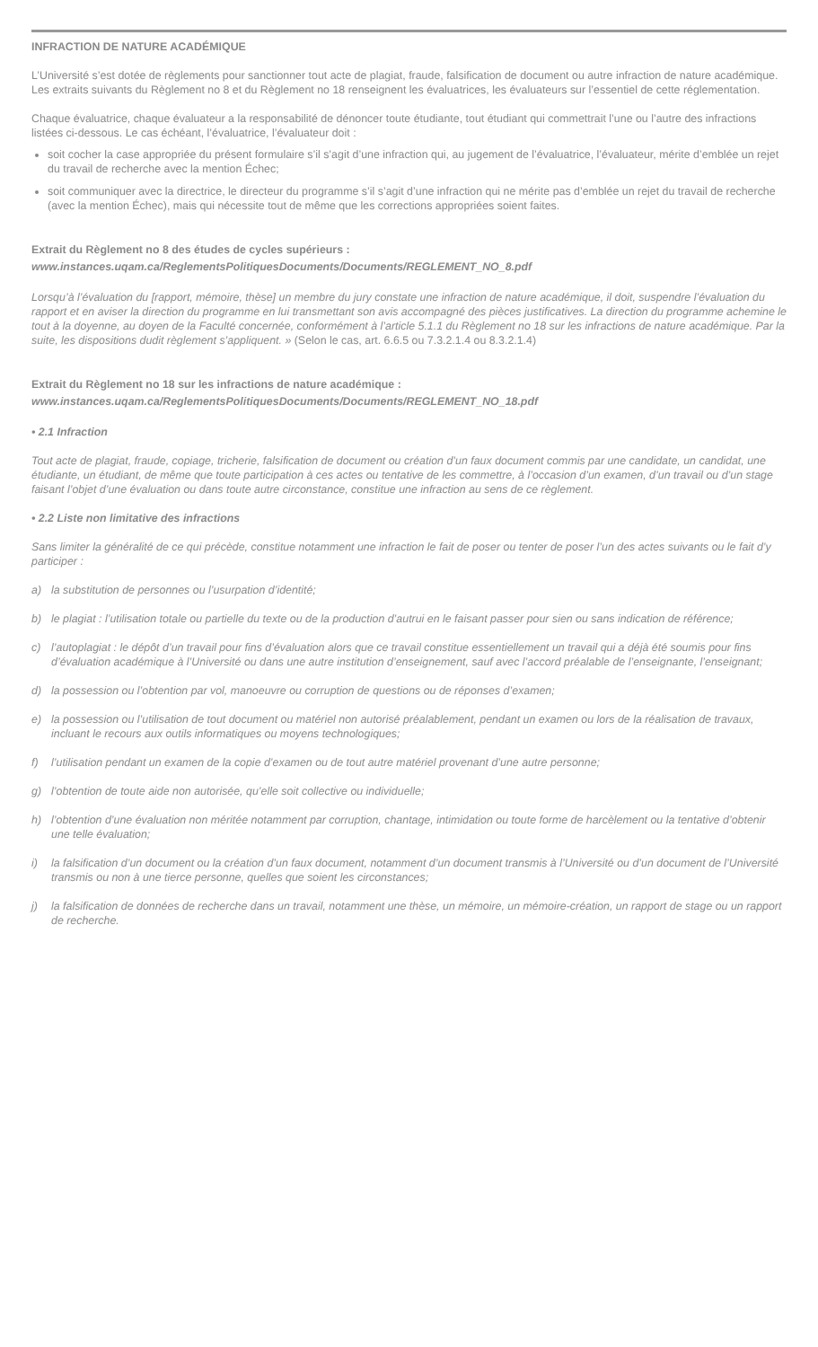INFRACTION DE NATURE ACADÉMIQUE
L’Université s’est dotée de règlements pour sanctionner tout acte de plagiat, fraude, falsification de document ou autre infraction de nature académique. Les extraits suivants du Règlement no 8 et du Règlement no 18 renseignent les évaluatrices, les évaluateurs sur l’essentiel de cette réglementation.
Chaque évaluatrice, chaque évaluateur a la responsabilité de dénoncer toute étudiante, tout étudiant qui commettrait l’une ou l’autre des infractions listées ci-dessous. Le cas échéant, l’évaluatrice, l’évaluateur doit :
soit cocher la case appropriée du présent formulaire s’il s’agit d’une infraction qui, au jugement de l’évaluatrice, l’évaluateur, mérite d’emblée un rejet du travail de recherche avec la mention Échec;
soit communiquer avec la directrice, le directeur du programme s’il s’agit d’une infraction qui ne mérite pas d’emblée un rejet du travail de recherche (avec la mention Échec), mais qui nécessite tout de même que les corrections appropriées soient faites.
Extrait du Règlement no 8 des études de cycles supérieurs :
www.instances.uqam.ca/ReglementsPolitiquesDocuments/Documents/REGLEMENT_NO_8.pdf
Lorsqu’à l’évaluation du [rapport, mémoire, thèse] un membre du jury constate une infraction de nature académique, il doit, suspendre l’évaluation du rapport et en aviser la direction du programme en lui transmettant son avis accompagné des pièces justificatives. La direction du programme achemine le tout à la doyenne, au doyen de la Faculté concernée, conformément à l’article 5.1.1 du Règlement no 18 sur les infractions de nature académique. Par la suite, les dispositions dudit règlement s’appliquent. » (Selon le cas, art. 6.6.5 ou 7.3.2.1.4 ou 8.3.2.1.4)
Extrait du Règlement no 18 sur les infractions de nature académique :
www.instances.uqam.ca/ReglementsPolitiquesDocuments/Documents/REGLEMENT_NO_18.pdf
• 2.1 Infraction
Tout acte de plagiat, fraude, copiage, tricherie, falsification de document ou création d’un faux document commis par une candidate, un candidat, une étudiante, un étudiant, de même que toute participation à ces actes ou tentative de les commettre, à l’occasion d’un examen, d’un travail ou d’un stage faisant l’objet d’une évaluation ou dans toute autre circonstance, constitue une infraction au sens de ce règlement.
• 2.2 Liste non limitative des infractions
Sans limiter la généralité de ce qui précède, constitue notamment une infraction le fait de poser ou tenter de poser l’un des actes suivants ou le fait d’y participer :
a) la substitution de personnes ou l’usurpation d’identité;
b) le plagiat : l’utilisation totale ou partielle du texte ou de la production d’autrui en le faisant passer pour sien ou sans indication de référence;
c) l’autoplagiat : le dépôt d’un travail pour fins d’évaluation alors que ce travail constitue essentiellement un travail qui a déjà été soumis pour fins d’évaluation académique à l’Université ou dans une autre institution d’enseignement, sauf avec l’accord préalable de l’enseignante, l’enseignant;
d) la possession ou l’obtention par vol, manoeuvre ou corruption de questions ou de réponses d’examen;
e) la possession ou l’utilisation de tout document ou matériel non autorisé préalablement, pendant un examen ou lors de la réalisation de travaux, incluant le recours aux outils informatiques ou moyens technologiques;
f) l’utilisation pendant un examen de la copie d’examen ou de tout autre matériel provenant d’une autre personne;
g) l’obtention de toute aide non autorisée, qu’elle soit collective ou individuelle;
h) l’obtention d’une évaluation non méritée notamment par corruption, chantage, intimidation ou toute forme de harcèlement ou la tentative d’obtenir une telle évaluation;
i) la falsification d’un document ou la création d’un faux document, notamment d’un document transmis à l’Université ou d’un document de l’Université transmis ou non à une tierce personne, quelles que soient les circonstances;
j) la falsification de données de recherche dans un travail, notamment une thèse, un mémoire, un mémoire-création, un rapport de stage ou un rapport de recherche.